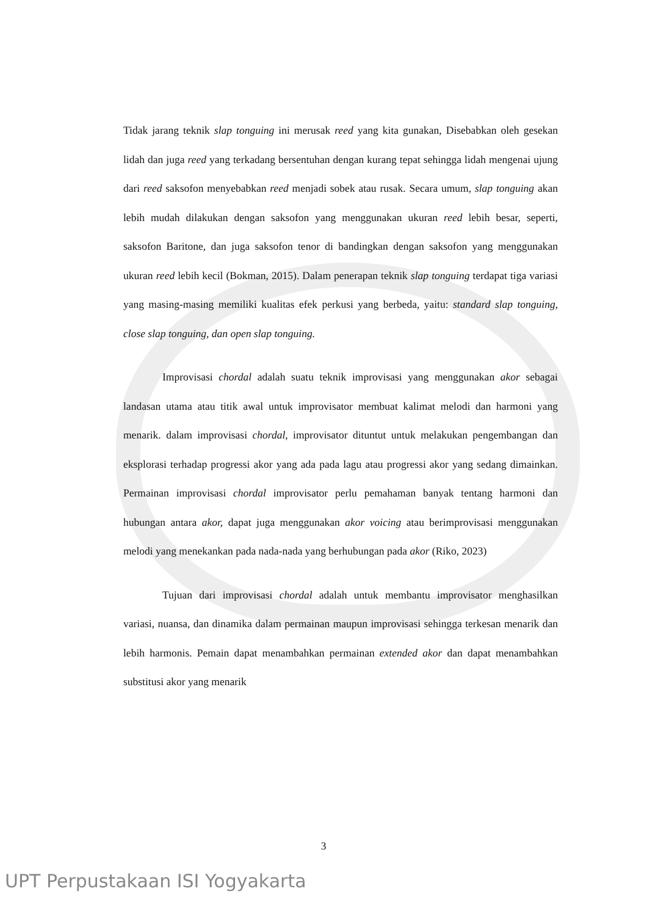Tidak jarang teknik slap tonguing ini merusak reed yang kita gunakan, Disebabkan oleh gesekan lidah dan juga reed yang terkadang bersentuhan dengan kurang tepat sehingga lidah mengenai ujung dari reed saksofon menyebabkan reed menjadi sobek atau rusak. Secara umum, slap tonguing akan lebih mudah dilakukan dengan saksofon yang menggunakan ukuran reed lebih besar, seperti, saksofon Baritone, dan juga saksofon tenor di bandingkan dengan saksofon yang menggunakan ukuran reed lebih kecil (Bokman, 2015). Dalam penerapan teknik slap tonguing terdapat tiga variasi yang masing-masing memiliki kualitas efek perkusi yang berbeda, yaitu: standard slap tonguing, close slap tonguing, dan open slap tonguing.
Improvisasi chordal adalah suatu teknik improvisasi yang menggunakan akor sebagai landasan utama atau titik awal untuk improvisator membuat kalimat melodi dan harmoni yang menarik. dalam improvisasi chordal, improvisator dituntut untuk melakukan pengembangan dan eksplorasi terhadap progressi akor yang ada pada lagu atau progressi akor yang sedang dimainkan. Permainan improvisasi chordal improvisator perlu pemahaman banyak tentang harmoni dan hubungan antara akor, dapat juga menggunakan akor voicing atau berimprovisasi menggunakan melodi yang menekankan pada nada-nada yang berhubungan pada akor (Riko, 2023)
Tujuan dari improvisasi chordal adalah untuk membantu improvisator menghasilkan variasi, nuansa, dan dinamika dalam permainan maupun improvisasi sehingga terkesan menarik dan lebih harmonis. Pemain dapat menambahkan permainan extended akor dan dapat menambahkan substitusi akor yang menarik
3
UPT Perpustakaan ISI Yogyakarta